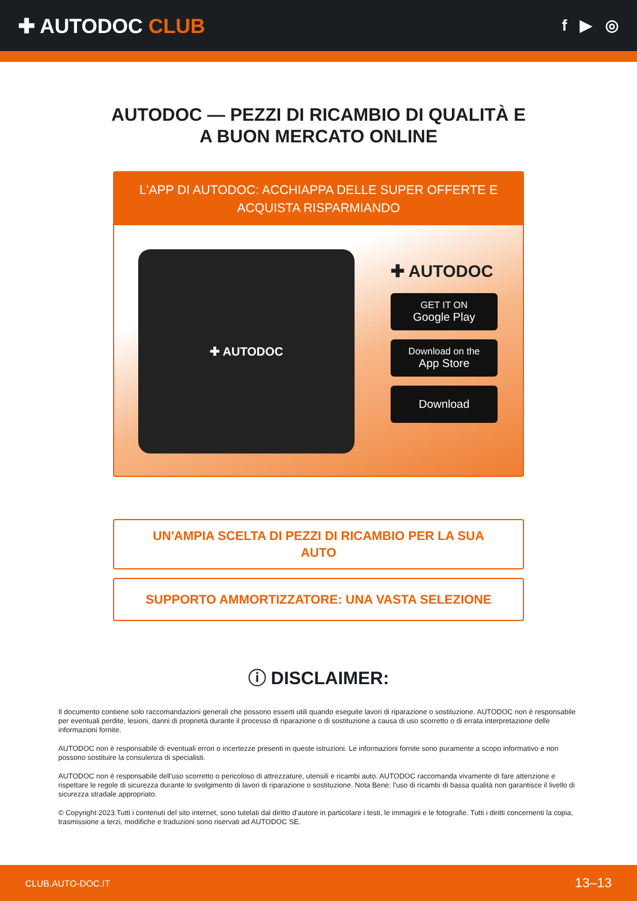✚ AUTODOC CLUB
f ▶ ◎
AUTODOC — PEZZI DI RICAMBIO DI QUALITÀ E A BUON MERCATO ONLINE
L'APP DI AUTODOC: ACCHIAPPA DELLE SUPER OFFERTE E ACQUISTA RISPARMIANDO
✚ AUTODOC
✚ AUTODOC
GET IT ON
Google Play
Download on the
App Store
Download
UN'AMPIA SCELTA DI PEZZI DI RICAMBIO PER LA SUA AUTO
SUPPORTO AMMORTIZZATORE: UNA VASTA SELEZIONE
ⓘ DISCLAIMER:
Il documento contiene solo raccomandazioni generali che possono esserti utili quando eseguite lavori di riparazione o sostituzione. AUTODOC non è responsabile per eventuali perdite, lesioni, danni di proprietà durante il processo di riparazione o di sostituzione a causa di uso scorretto o di errata interpretazione delle informazioni fornite.
AUTODOC non è responsabile di eventuali errori o incertezze presenti in queste istruzioni. Le informazioni fornite sono puramente a scopo informativo e non possono sostituire la consulenza di specialisti.
AUTODOC non è responsabile dell'uso scorretto o pericoloso di attrezzature, utensili e ricambi auto. AUTODOC raccomanda vivamente di fare attenzione e rispettare le regole di sicurezza durante lo svolgimento di lavori di riparazione o sostituzione. Nota Bene: l'uso di ricambi di bassa qualità non garantisce il livello di sicurezza stradale appropriato.
© Copyright 2023.Tutti i contenuti del sito internet, sono tutelati dal diritto d'autore in particolare i testi, le immagini e le fotografie. Tutti i diritti concernenti la copia, trasmissione a terzi, modifiche e traduzioni sono riservati ad AUTODOC SE.
CLUB.AUTO-DOC.IT 13–13